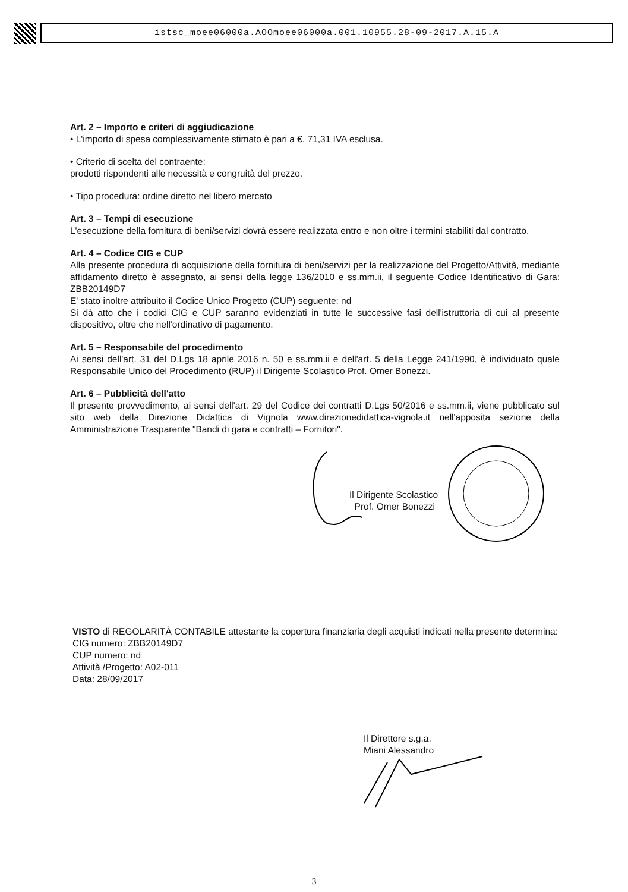istsc_moee06000a.AOOmoee06000a.001.10955.28-09-2017.A.15.A
Art. 2 – Importo e criteri di aggiudicazione
• L'importo di spesa complessivamente stimato è pari a €. 71,31 IVA esclusa.
• Criterio di scelta del contraente:
prodotti rispondenti alle necessità e congruità del prezzo.
• Tipo procedura: ordine diretto nel libero mercato
Art. 3 – Tempi di esecuzione
L'esecuzione della fornitura di beni/servizi dovrà essere realizzata entro e non oltre i termini stabiliti dal contratto.
Art. 4 – Codice CIG e CUP
Alla presente procedura di acquisizione della fornitura di beni/servizi per la realizzazione del Progetto/Attività, mediante affidamento diretto è assegnato, ai sensi della legge 136/2010 e ss.mm.ii, il seguente Codice Identificativo di Gara: ZBB20149D7
E' stato inoltre attribuito il Codice Unico Progetto (CUP) seguente: nd
Si dà atto che i codici CIG e CUP saranno evidenziati in tutte le successive fasi dell'istruttoria di cui al presente dispositivo, oltre che nell'ordinativo di pagamento.
Art. 5 – Responsabile del procedimento
Ai sensi dell'art. 31 del D.Lgs 18 aprile 2016 n. 50 e ss.mm.ii e dell'art. 5 della Legge 241/1990, è individuato quale Responsabile Unico del Procedimento (RUP) il Dirigente Scolastico Prof. Omer Bonezzi.
Art. 6 – Pubblicità dell'atto
Il presente provvedimento, ai sensi dell'art. 29 del Codice dei contratti D.Lgs 50/2016 e ss.mm.ii, viene pubblicato sul sito web della Direzione Didattica di Vignola www.direzionedidattica-vignola.it nell'apposita sezione della Amministrazione Trasparente "Bandi di gara e contratti – Fornitori".
Il Dirigente Scolastico
Prof. Omer Bonezzi
VISTO di REGOLARITÀ CONTABILE attestante la copertura finanziaria degli acquisti indicati nella presente determina:
CIG numero: ZBB20149D7
CUP numero: nd
Attività /Progetto: A02-011
Data: 28/09/2017
Il Direttore s.g.a.
Miani Alessandro
3